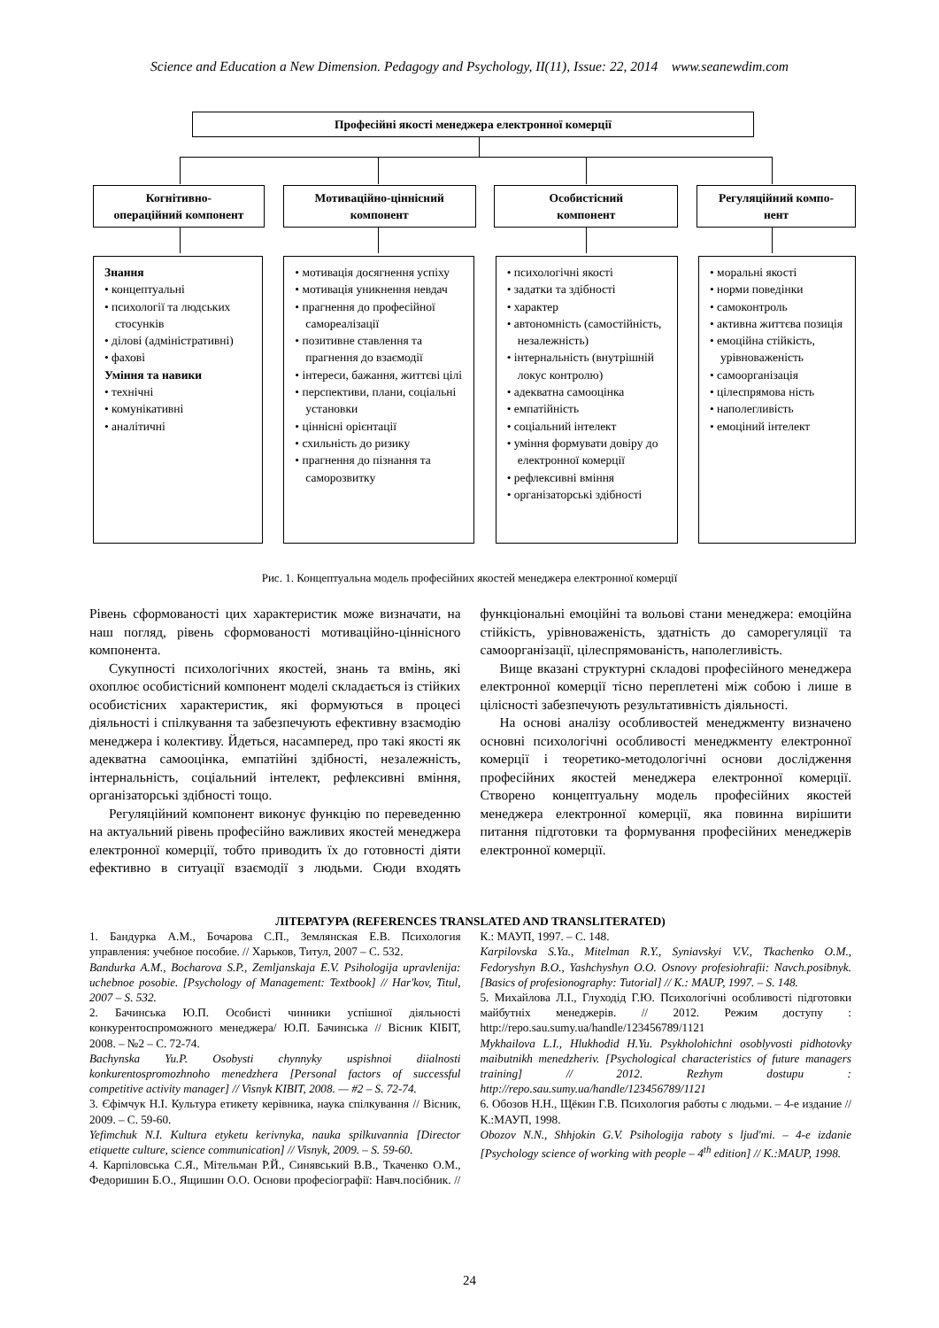Science and Education a New Dimension. Pedagogy and Psychology, II(11), Issue: 22, 2014 www.seanewdim.com
Професійні якості менеджера електронної комерції
Когнітивно-
операційний компонент
Мотиваційно-ціннісний
компонент
Особистісний
компонент
Регуляційний компо-
нент
Знання
• концептуальні
• психології та людських стосунків
• ділові (адміністративні)
• фахові
Уміння та навики
• технічні
• комунікативні
• аналітичні
• мотивація досягнення успіху
• мотивація уникнення невдач
• прагнення до професійної самореалізації
• позитивне ставлення та прагнення до взаємодії
• інтереси, бажання, життєві цілі
• перспективи, плани, соціальні установки
• ціннісні орієнтації
• схильність до ризику
• прагнення до пізнання та саморозвитку
• психологічні якості
• задатки та здібності
• характер
• автономність (самостійність, незалежність)
• інтернальність (внутрішній локус контролю)
• адекватна самооцінка
• емпатійність
• соціальний інтелект
• уміння формувати довіру до електронної комерції
• рефлексивні вміння
• організаторські здібності
• моральні якості
• норми поведінки
• самоконтроль
• активна життєва позиція
• емоційна стійкість, урівноваженість
• самоорганізація
• цілеспрямова ність
• наполегливість
• емоціний інтелект
Рис. 1. Концептуальна модель професійних якостей менеджера електронної комерції
Рівень сформованості цих характеристик може визначати, на наш погляд, рівень сформованості мотиваційно-ціннісного компонента.
Сукупності психологічних якостей, знань та вмінь, які охоплює особистісний компонент моделі складається із стійких особистісних характеристик, які формуються в процесі діяльності і спілкування та забезпечують ефективну взаємодію менеджера і колективу. Йдеться, насамперед, про такі якості як адекватна самооцінка, емпатійні здібності, незалежність, інтернальність, соціальний інтелект, рефлексивні вміння, організаторські здібності тощо.
Регуляційний компонент виконує функцію по переведенню на актуальний рівень професійно важливих якостей менеджера електронної комерції, тобто приводить їх до готовності діяти ефективно в ситуації взаємодії з людьми. Сюди входять функціональні емоційні та вольові стани менеджера: емоційна стійкість, урівноваженість, здатність до саморегуляції та самоорганізації, цілеспрямованість, наполегливість.
Вище вказані структурні складові професійного менеджера електронної комерції тісно переплетені між собою і лише в цілісності забезпечують результативність діяльності.
На основі аналізу особливостей менеджменту визначено основні психологічні особливості менеджменту електронної комерції і теоретико-методологічні основи дослідження професійних якостей менеджера електронної комерції. Створено концептуальну модель професійних якостей менеджера електронної комерції, яка повинна вирішити питання підготовки та формування професійних менеджерів електронної комерції.
ЛІТЕРАТУРА (REFERENCES TRANSLATED AND TRANSLITERATED)
1. Бандурка А.М., Бочарова С.П., Землянская Е.В. Психология управления: учебное пособие. // Харьков, Титул, 2007 – С. 532.
Bandurka A.M., Bocharova S.P., Zemljanskaja E.V. Psihologija upravlenija: uchebnoe posobie. [Psychology of Management: Textbook] // Har'kov, Titul, 2007 – S. 532.
2. Бачинська Ю.П. Особисті чинники успішної діяльності конкурентоспроможного менеджера/ Ю.П. Бачинська // Вісник КІБІТ, 2008. – №2 – С. 72-74.
Bachynska Yu.P. Osobysti chynnyky uspishnoi diialnosti konkurentospromozhnoho menedzhera [Personal factors of successful competitive activity manager] // Visnyk KIBIT, 2008. — #2 – S. 72-74.
3. Єфімчук Н.І. Культура етикету керівника, наука спілкування // Вісник, 2009. – С. 59-60.
Yefimchuk N.I. Kultura etyketu kerivnyka, nauka spilkuvannia [Director etiquette culture, science communication] // Visnyk, 2009. – S. 59-60.
4. Карпіловська С.Я., Мітельман Р.Й., Синявський В.В., Ткаченко О.М., Федоришин Б.О., Ящишин О.О. Основи професіографії: Навч.посібник. // К.: МАУП, 1997. – С. 148.
Karpilovska S.Ya., Mitelman R.Y., Syniavskyi V.V., Tkachenko O.M., Fedoryshyn B.O., Yashchyshyn O.O. Osnovy profesiohrafii: Navch.posibnyk. [Basics of profesionography: Tutorial] // K.: MAUP, 1997. – S. 148.
5. Михайлова Л.І., Глуходід Г.Ю. Психологічні особливості підготовки майбутніх менеджерів. // 2012. Режим доступу : http://repo.sau.sumy.ua/handle/123456789/1121
Mykhailova L.I., Hlukhodid H.Yu. Psykholohichni osoblyvosti pidhotovky maibutnikh menedzheriv. [Psychological characteristics of future managers training] // 2012. Rezhym dostupu : http://repo.sau.sumy.ua/handle/123456789/1121
6. Обозов Н.Н., Щёкин Г.В. Психология работы с людьми. – 4-е издание // К.:МАУП, 1998.
Obozov N.N., Shhjokin G.V. Psihologija raboty s ljud'mi. – 4-e izdanie [Psychology science of working with people – 4<sup>th</sup> edition] // K.:MAUP, 1998.
24